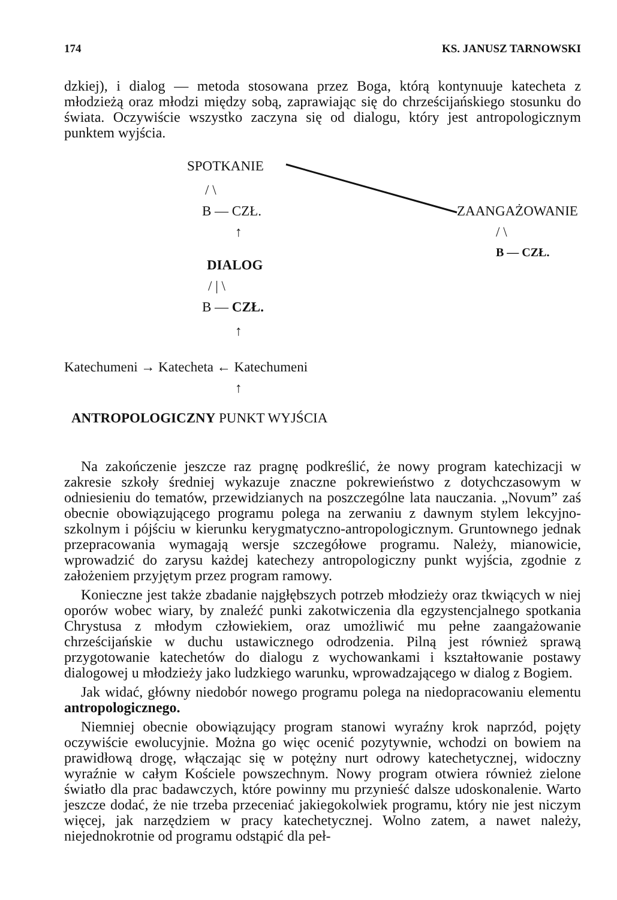174 KS. JANUSZ TARNOWSKI
dzkiej), i dialog — metoda stosowana przez Boga, którą kontynuuje katecheta z młodzieżą oraz młodzi między sobą, zaprawiając się do chrześcijańskiego stosunku do świata. Oczywiście wszystko zaczyna się od dialogu, który jest antropologicznym punktem wyjścia.
SPOTKANIE
/ \
B — CZŁ. ZAANGAŻOWANIE
↑ / \
B — CZŁ.
DIALOG
/ | \
B — CZŁ.
↑
Katechumeni → Katecheta ← Katechumeni
↑
ANTROPOLOGICZNY PUNKT WYJŚCIA
Na zakończenie jeszcze raz pragnę podkreślić, że nowy program katechizacji w zakresie szkoły średniej wykazuje znaczne pokrewieństwo z dotychczasowym w odniesieniu do tematów, przewidzianych na poszczególne lata nauczania. „Novum” zaś obecnie obowiązującego programu polega na zerwaniu z dawnym stylem lekcyjno-szkolnym i pójściu w kierunku kerygmatyczno-antropologicznym. Gruntownego jednak przepracowania wymagają wersje szczegółowe programu. Należy, mianowicie, wprowadzić do zarysu każdej katechezy antropologiczny punkt wyjścia, zgodnie z założeniem przyjętym przez program ramowy.
Konieczne jest także zbadanie najgłębszych potrzeb młodzieży oraz tkwiących w niej oporów wobec wiary, by znaleźć punki zakotwiczenia dla egzystencjalnego spotkania Chrystusa z młodym człowiekiem, oraz umożliwić mu pełne zaangażowanie chrześcijańskie w duchu ustawicznego odrodzenia. Pilną jest również sprawą przygotowanie katechetów do dialogu z wychowankami i kształtowanie postawy dialogowej u młodzieży jako ludzkiego warunku, wprowadzającego w dialog z Bogiem.
Jak widać, główny niedobór nowego programu polega na niedopracowaniu elementu antropologicznego.
Niemniej obecnie obowiązujący program stanowi wyraźny krok naprzód, pojęty oczywiście ewolucyjnie. Można go więc ocenić pozytywnie, wchodzi on bowiem na prawidłową drogę, włączając się w potężny nurt odrowy katechetycznej, widoczny wyraźnie w całym Kościele powszechnym. Nowy program otwiera również zielone światło dla prac badawczych, które powinny mu przynieść dalsze udoskonalenie. Warto jeszcze dodać, że nie trzeba przeceniać jakiegokolwiek programu, który nie jest niczym więcej, jak narzędziem w pracy katechetycznej. Wolno zatem, a nawet należy, niejednokrotnie od programu odstąpić dla peł-